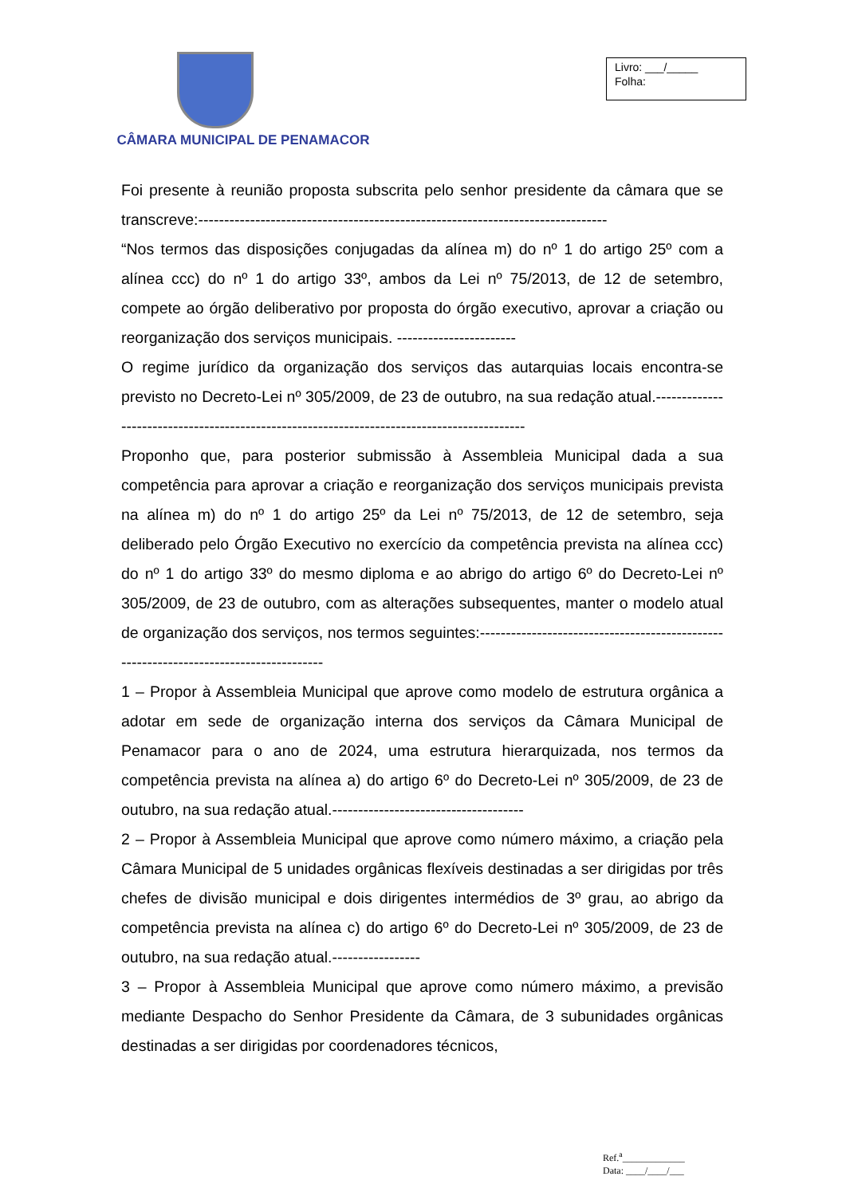CÂMARA MUNICIPAL DE PENAMACOR
Livro: ___/_____
Folha:
Foi presente à reunião proposta subscrita pelo senhor presidente da câmara que se transcreve:-------------------------------------------------------------------------------
“Nos termos das disposições conjugadas da alínea m) do nº 1 do artigo 25º com a alínea ccc) do nº 1 do artigo 33º, ambos da Lei nº 75/2013, de 12 de setembro, compete ao órgão deliberativo por proposta do órgão executivo, aprovar a criação ou reorganização dos serviços municipais. -----------------------
O regime jurídico da organização dos serviços das autarquias locais encontra-se previsto no Decreto-Lei nº 305/2009, de 23 de outubro, na sua redação atual.-------------------------------------------------------------------------------------------
Proponho que, para posterior submissão à Assembleia Municipal dada a sua competência para aprovar a criação e reorganização dos serviços municipais prevista na alínea m) do nº 1 do artigo 25º da Lei nº 75/2013, de 12 de setembro, seja deliberado pelo Órgão Executivo no exercício da competência prevista na alínea ccc) do nº 1 do artigo 33º do mesmo diploma e ao abrigo do artigo 6º do Decreto-Lei nº 305/2009, de 23 de outubro, com as alterações subsequentes, manter o modelo atual de organização dos serviços, nos termos seguintes:--------------------------------------------------------------------------------------
1 – Propor à Assembleia Municipal que aprove como modelo de estrutura orgânica a adotar em sede de organização interna dos serviços da Câmara Municipal de Penamacor para o ano de 2024, uma estrutura hierarquizada, nos termos da competência prevista na alínea a) do artigo 6º do Decreto-Lei nº 305/2009, de 23 de outubro, na sua redação atual.-------------------------------------
2 – Propor à Assembleia Municipal que aprove como número máximo, a criação pela Câmara Municipal de 5 unidades orgânicas flexíveis destinadas a ser dirigidas por três chefes de divisão municipal e dois dirigentes intermédios de 3º grau, ao abrigo da competência prevista na alínea c) do artigo 6º do Decreto-Lei nº 305/2009, de 23 de outubro, na sua redação atual.-----------------
3 – Propor à Assembleia Municipal que aprove como número máximo, a previsão mediante Despacho do Senhor Presidente da Câmara, de 3 subunidades orgânicas destinadas a ser dirigidas por coordenadores técnicos,
Ref.<sup>a</sup>_____________
Data: ____/____/___